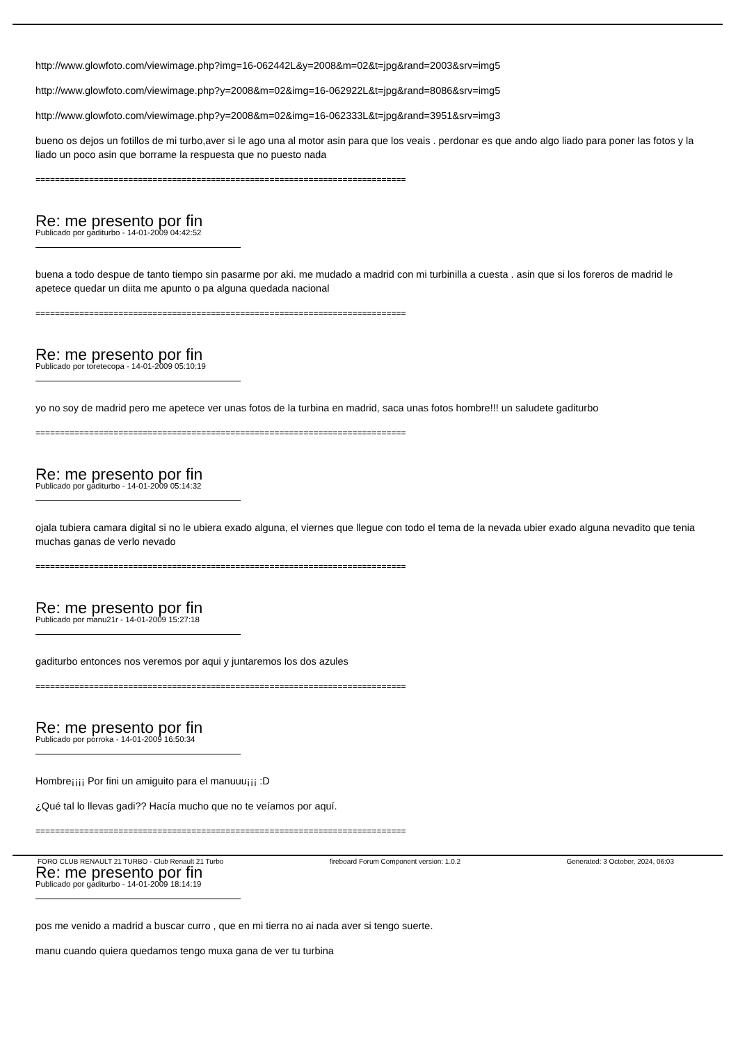http://www.glowfoto.com/viewimage.php?img=16-062442L&y=2008&m=02&t=jpg&rand=2003&srv=img5
http://www.glowfoto.com/viewimage.php?y=2008&m=02&img=16-062922L&t=jpg&rand=8086&srv=img5
http://www.glowfoto.com/viewimage.php?y=2008&m=02&img=16-062333L&t=jpg&rand=3951&srv=img3
bueno os dejos un fotillos de mi turbo,aver si le ago una al motor asin para que los veais . perdonar es que ando algo liado para poner las fotos y la liado un poco asin que borrame la respuesta que no puesto nada
============================================================================
Re: me presento por fin
Publicado por gaditurbo - 14-01-2009 04:42:52
buena a todo despue de tanto tiempo sin pasarme por aki. me mudado a madrid con mi turbinilla a cuesta . asin que si los foreros de madrid le apetece quedar un diita me apunto o pa alguna quedada nacional
============================================================================
Re: me presento por fin
Publicado por toretecopa - 14-01-2009 05:10:19
yo no soy de madrid pero me apetece ver unas fotos de la turbina en madrid, saca unas fotos hombre!!! un saludete gaditurbo
============================================================================
Re: me presento por fin
Publicado por gaditurbo - 14-01-2009 05:14:32
ojala tubiera camara digital si no le ubiera exado alguna, el viernes que llegue con todo el tema de la nevada ubier exado alguna nevadito que tenia muchas ganas de verlo nevado
============================================================================
Re: me presento por fin
Publicado por manu21r - 14-01-2009 15:27:18
gaditurbo entonces nos veremos por aqui y juntaremos los dos azules
============================================================================
Re: me presento por fin
Publicado por porroka - 14-01-2009 16:50:34
Hombre¡¡¡¡ Por fini un amiguito para el manuuu¡¡¡ :D
¿Qué tal lo llevas gadi?? Hacía mucho que no te veíamos por aquí.
============================================================================
Re: me presento por fin
Publicado por gaditurbo - 14-01-2009 18:14:19
pos me venido a madrid a buscar curro , que en mi tierra no ai nada aver si tengo suerte.
manu cuando quiera quedamos tengo muxa gana de ver tu turbina
FORO CLUB RENAULT 21 TURBO - Club Renault 21 Turbo fireboard Forum Component version: 1.0.2 Generated: 3 October, 2024, 06:03